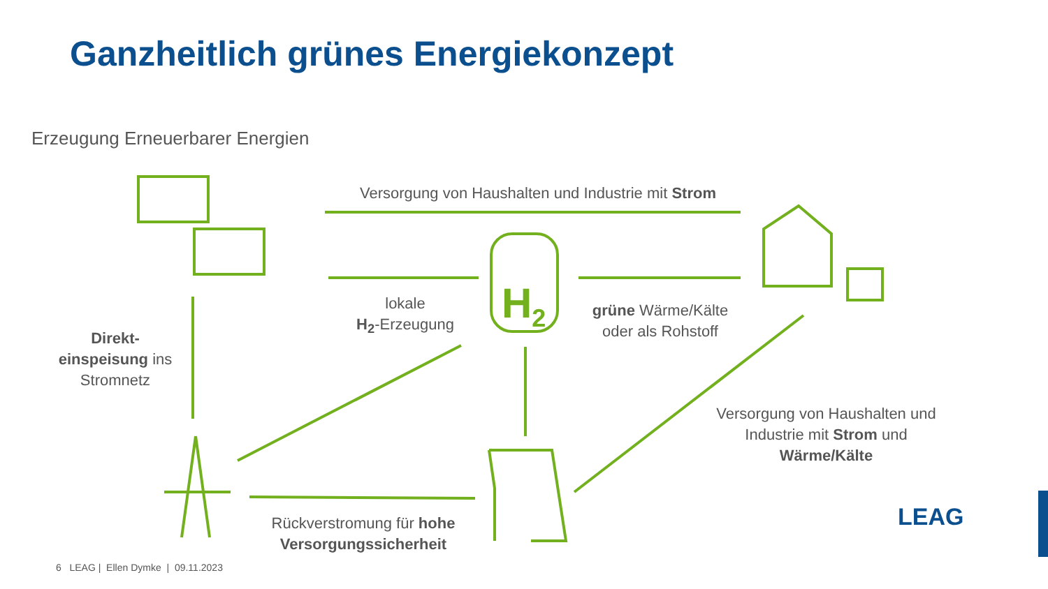Ganzheitlich grünes Energiekonzept
Erzeugung Erneuerbarer Energien
Versorgung von Haushalten und Industrie mit Strom
H<sub>2</sub>
lokale
H<sub>2</sub>-Erzeugung
grüne Wärme/Kälte
oder als Rohstoff
Direkt-
einspeisung ins
Stromnetz
Versorgung von Haushalten und Industrie mit Strom und Wärme/Kälte
Rückverstromung für hohe Versorgungssicherheit
LEAG
6 LEAG | Ellen Dymke | 09.11.2023